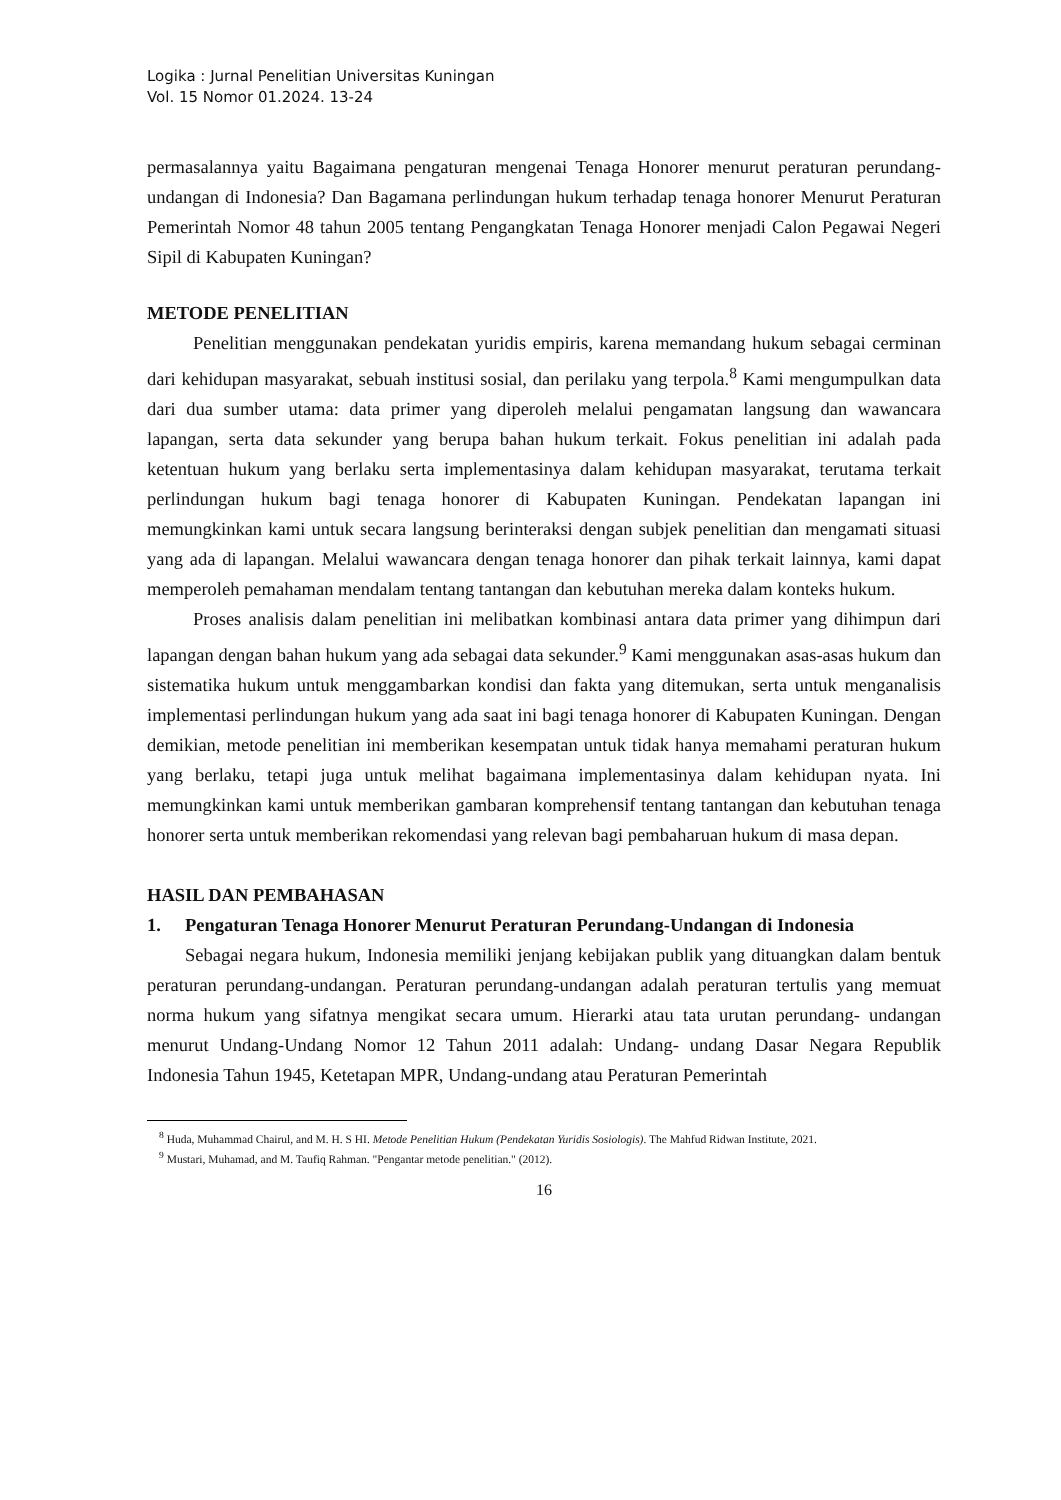Logika : Jurnal Penelitian Universitas Kuningan
Vol. 15 Nomor 01.2024. 13-24
permasalannya yaitu Bagaimana pengaturan mengenai Tenaga Honorer menurut peraturan perundang- undangan di Indonesia? Dan Bagamana perlindungan hukum terhadap tenaga honorer Menurut Peraturan Pemerintah Nomor 48 tahun 2005 tentang Pengangkatan Tenaga Honorer menjadi Calon Pegawai Negeri Sipil di Kabupaten Kuningan?
METODE PENELITIAN
Penelitian menggunakan pendekatan yuridis empiris, karena memandang hukum sebagai cerminan dari kehidupan masyarakat, sebuah institusi sosial, dan perilaku yang terpola.<sup>8</sup> Kami mengumpulkan data dari dua sumber utama: data primer yang diperoleh melalui pengamatan langsung dan wawancara lapangan, serta data sekunder yang berupa bahan hukum terkait. Fokus penelitian ini adalah pada ketentuan hukum yang berlaku serta implementasinya dalam kehidupan masyarakat, terutama terkait perlindungan hukum bagi tenaga honorer di Kabupaten Kuningan. Pendekatan lapangan ini memungkinkan kami untuk secara langsung berinteraksi dengan subjek penelitian dan mengamati situasi yang ada di lapangan. Melalui wawancara dengan tenaga honorer dan pihak terkait lainnya, kami dapat memperoleh pemahaman mendalam tentang tantangan dan kebutuhan mereka dalam konteks hukum.
Proses analisis dalam penelitian ini melibatkan kombinasi antara data primer yang dihimpun dari lapangan dengan bahan hukum yang ada sebagai data sekunder.<sup>9</sup> Kami menggunakan asas-asas hukum dan sistematika hukum untuk menggambarkan kondisi dan fakta yang ditemukan, serta untuk menganalisis implementasi perlindungan hukum yang ada saat ini bagi tenaga honorer di Kabupaten Kuningan. Dengan demikian, metode penelitian ini memberikan kesempatan untuk tidak hanya memahami peraturan hukum yang berlaku, tetapi juga untuk melihat bagaimana implementasinya dalam kehidupan nyata. Ini memungkinkan kami untuk memberikan gambaran komprehensif tentang tantangan dan kebutuhan tenaga honorer serta untuk memberikan rekomendasi yang relevan bagi pembaharuan hukum di masa depan.
HASIL DAN PEMBAHASAN
1. Pengaturan Tenaga Honorer Menurut Peraturan Perundang-Undangan di Indonesia
Sebagai negara hukum, Indonesia memiliki jenjang kebijakan publik yang dituangkan dalam bentuk peraturan perundang-undangan. Peraturan perundang-undangan adalah peraturan tertulis yang memuat norma hukum yang sifatnya mengikat secara umum. Hierarki atau tata urutan perundang- undangan menurut Undang-Undang Nomor 12 Tahun 2011 adalah: Undang- undang Dasar Negara Republik Indonesia Tahun 1945, Ketetapan MPR, Undang-undang atau Peraturan Pemerintah
<sup>8</sup> Huda, Muhammad Chairul, and M. H. S HI. Metode Penelitian Hukum (Pendekatan Yuridis Sosiologis). The Mahfud Ridwan Institute, 2021.
<sup>9</sup> Mustari, Muhamad, and M. Taufiq Rahman. "Pengantar metode penelitian." (2012).
16